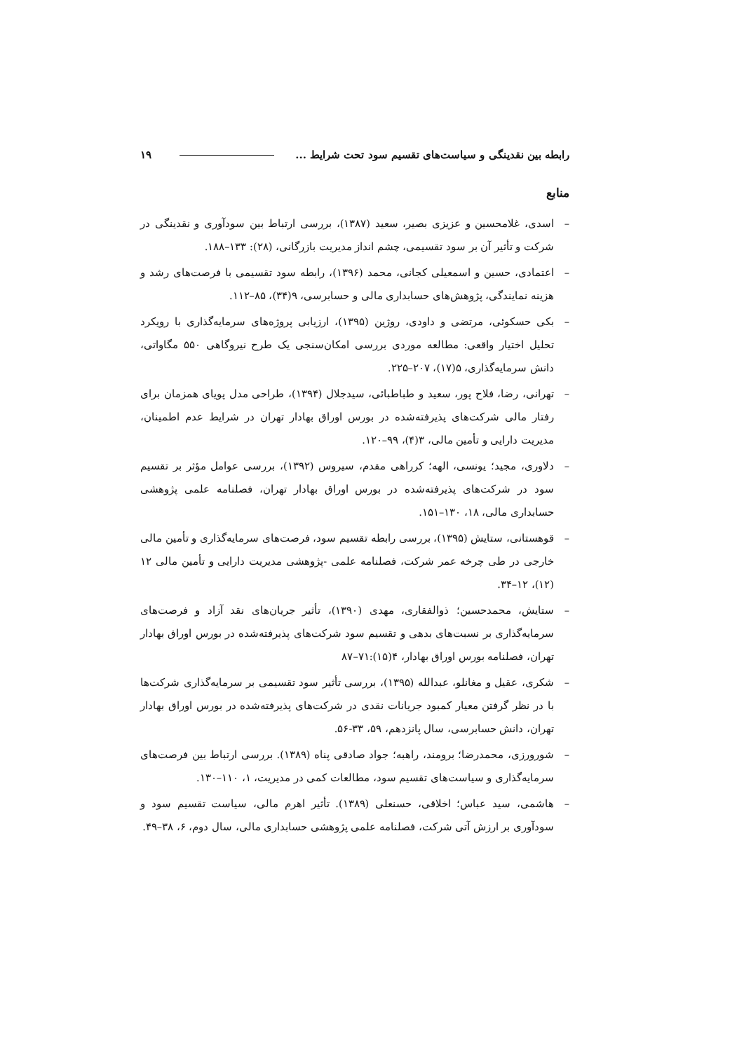رابطه بین نقدینگی و سیاست‌های تقسیم سود تحت شرایط ... ۱۹
منابع
– اسدی، غلامحسین و عزیزی بصیر، سعید (۱۳۸۷)، بررسی ارتباط بین سودآوری و نقدینگی در شرکت و تأثیر آن بر سود تقسیمی، چشم انداز مدیریت بازرگانی، (۲۸): ۱۳۳–۱۸۸.
– اعتمادی، حسین و اسمعیلی کجانی، محمد (۱۳۹۶)، رابطه سود تقسیمی با فرصت‌های رشد و هزینه نمایندگی، پژوهش‌های حسابداری مالی و حسابرسی، ۹(۳۴)، ۸۵–۱۱۲.
– بکی حسکوئی، مرتضی و داودی، روژین (۱۳۹۵)، ارزیابی پروژه‌های سرمایه‌گذاری با رویکرد تحلیل اختیار واقعی: مطالعه موردی بررسی امکان‌سنجی یک طرح نیروگاهی ۵۵۰ مگاواتی، دانش سرمایه‌گذاری، ۵(۱۷)، ۲۰۷–۲۲۵.
– تهرانی، رضا، فلاح پور، سعید و طباطبائی، سیدجلال (۱۳۹۴)، طراحی مدل پویای همزمان برای رفتار مالی شرکت‌های پذیرفته‌شده در بورس اوراق بهادار تهران در شرایط عدم اطمینان، مدیریت دارایی و تأمین مالی، ۳(۴)، ۹۹–۱۲۰.
– دلاوری، مجید؛ یونسی، الهه؛ کرراهی مقدم، سیروس (۱۳۹۲)، بررسی عوامل مؤثر بر تقسیم سود در شرکت‌های پذیرفته‌شده در بورس اوراق بهادار تهران، فصلنامه علمی پژوهشی حسابداری مالی، ۱۸، ۱۳۰–۱۵۱.
– قوهستانی، ستایش (۱۳۹۵)، بررسی رابطه تقسیم سود، فرصت‌های سرمایه‌گذاری و تأمین مالی خارجی در طی چرخه عمر شرکت، فصلنامه علمی -پژوهشی مدیریت دارایی و تأمین مالی ۱۲ (۱۲)، ۱۲–۳۴.
– ستایش، محمدحسین؛ ذوالفقاری، مهدی (۱۳۹۰)، تأثیر جریان‌های نقد آزاد و فرصت‌های سرمایه‌گذاری بر نسبت‌های بدهی و تقسیم سود شرکت‌های پذیرفته‌شده در بورس اوراق بهادار تهران، فصلنامه بورس اوراق بهادار، ۴(۱۵):۷۱–۸۷
– شکری، عقیل و مغانلو، عبدالله (۱۳۹۵)، بررسی تأثیر سود تقسیمی بر سرمایه‌گذاری شرکت‌ها با در نظر گرفتن معیار کمبود جریانات نقدی در شرکت‌های پذیرفته‌شده در بورس اوراق بهادار تهران، دانش حسابرسی، سال پانزدهم، ۵۹، ۳۳-۵۶.
– شورورزی، محمدرضا؛ برومند، راهبه؛ جواد صادقی پناه (۱۳۸۹). بررسی ارتباط بین فرصت‌های سرمایه‌گذاری و سیاست‌های تقسیم سود، مطالعات کمی در مدیریت، ۱، ۱۱۰–۱۳۰.
– هاشمی، سید عباس؛ اخلاقی، حسنعلی (۱۳۸۹). تأثیر اهرم مالی، سیاست تقسیم سود و سودآوری بر ارزش آتی شرکت، فصلنامه علمی پژوهشی حسابداری مالی، سال دوم، ۶، ۳۸–۴۹.